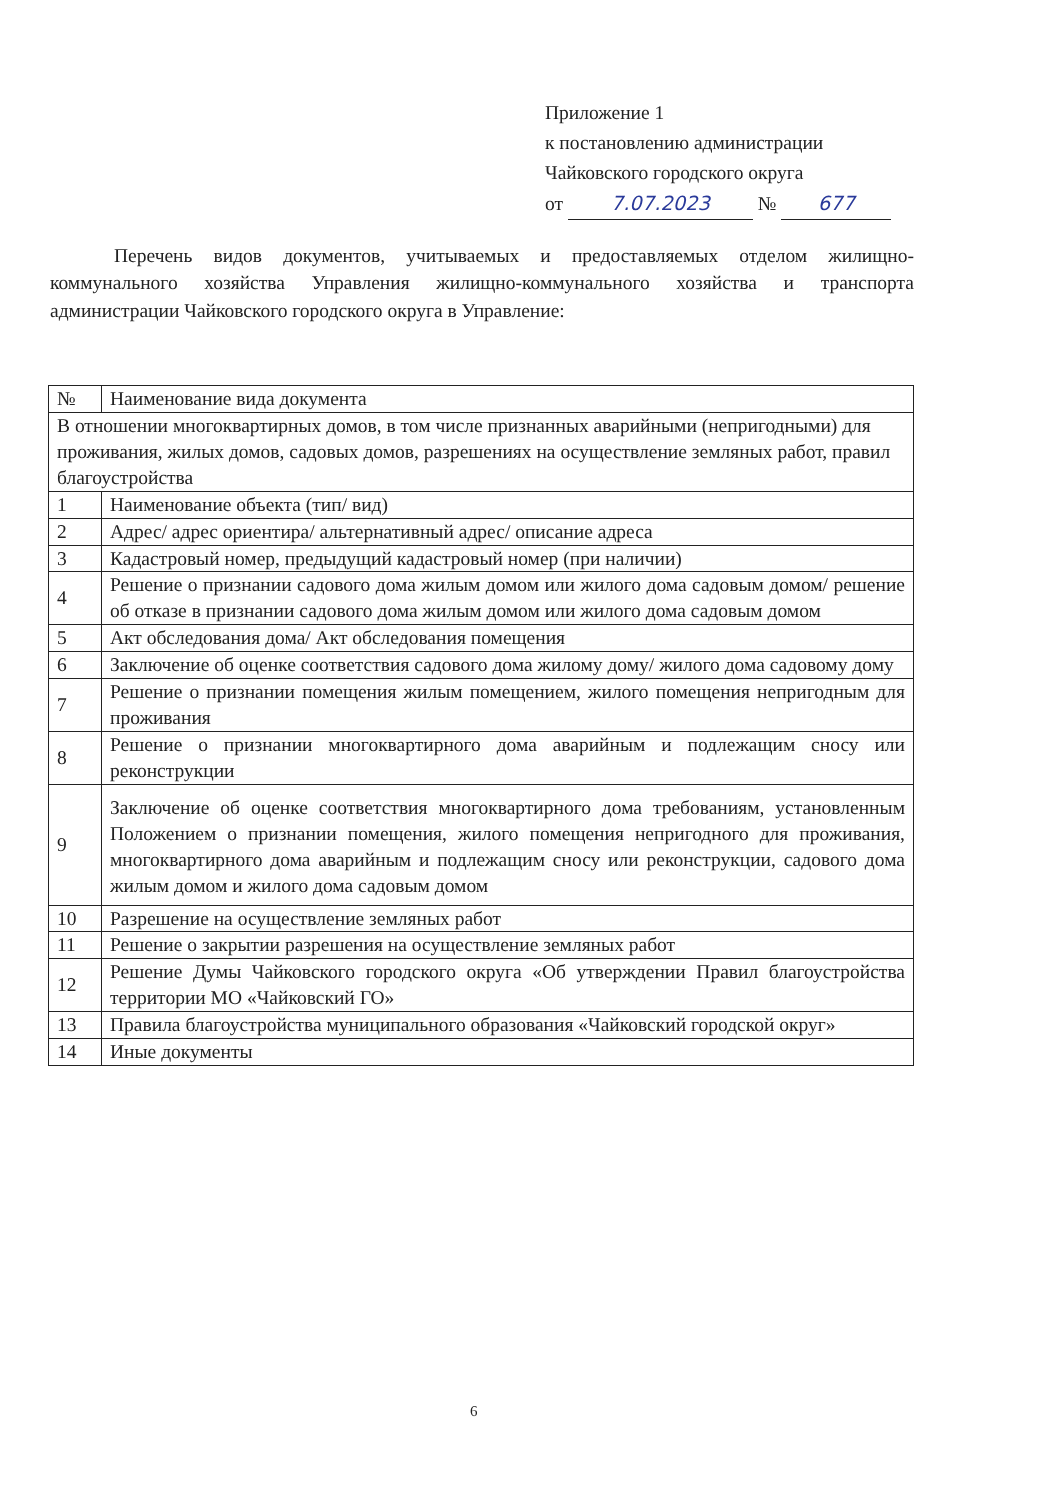Приложение 1
к постановлению администрации
Чайковского городского округа
от 7.07.2023 № 677
Перечень видов документов, учитываемых и предоставляемых отделом жилищно-коммунального хозяйства Управления жилищно-коммунального хозяйства и транспорта администрации Чайковского городского округа в Управление:
| № | Наименование вида документа |
| --- | --- |
| В отношении многоквартирных домов, в том числе признанных аварийными (непригодными) для проживания, жилых домов, садовых домов, разрешениях на осуществление земляных работ, правил благоустройства | |
| 1 | Наименование объекта (тип/ вид) |
| 2 | Адрес/ адрес ориентира/ альтернативный адрес/ описание адреса |
| 3 | Кадастровый номер, предыдущий кадастровый номер (при наличии) |
| 4 | Решение о признании садового дома жилым домом или жилого дома садовым домом/ решение об отказе в признании садового дома жилым домом или жилого дома садовым домом |
| 5 | Акт обследования дома/ Акт обследования помещения |
| 6 | Заключение об оценке соответствия садового дома жилому дому/ жилого дома садовому дому |
| 7 | Решение о признании помещения жилым помещением, жилого помещения непригодным для проживания |
| 8 | Решение о признании многоквартирного дома аварийным и подлежащим сносу или реконструкции |
| 9 | Заключение об оценке соответствия многоквартирного дома требованиям, установленным Положением о признании помещения, жилого помещения непригодного для проживания, многоквартирного дома аварийным и подлежащим сносу или реконструкции, садового дома жилым домом и жилого дома садовым домом |
| 10 | Разрешение на осуществление земляных работ |
| 11 | Решение о закрытии разрешения на осуществление земляных работ |
| 12 | Решение Думы Чайковского городского округа «Об утверждении Правил благоустройства территории МО «Чайковский ГО» |
| 13 | Правила благоустройства муниципального образования «Чайковский городской округ» |
| 14 | Иные документы |
6